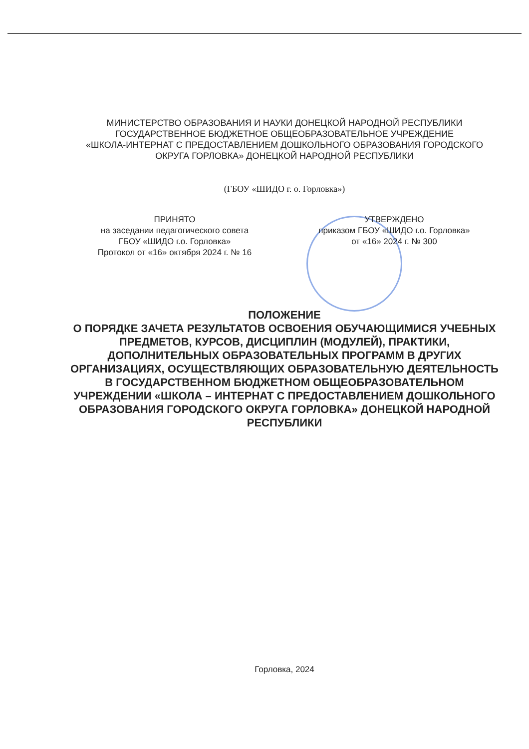МИНИСТЕРСТВО ОБРАЗОВАНИЯ И НАУКИ ДОНЕЦКОЙ НАРОДНОЙ РЕСПУБЛИКИ
ГОСУДАРСТВЕННОЕ БЮДЖЕТНОЕ ОБЩЕОБРАЗОВАТЕЛЬНОЕ УЧРЕЖДЕНИЕ
«ШКОЛА-ИНТЕРНАТ С ПРЕДОСТАВЛЕНИЕМ ДОШКОЛЬНОГО ОБРАЗОВАНИЯ ГОРОДСКОГО ОКРУГА ГОРЛОВКА» ДОНЕЦКОЙ НАРОДНОЙ РЕСПУБЛИКИ
(ГБОУ «ШИДО г. о. Горловка»)
ПРИНЯТО
на заседании педагогического совета
ГБОУ «ШИДО г.о. Горловка»
Протокол от «16» октября 2024 г. № 16
УТВЕРЖДЕНО
приказом ГБОУ «ШИДО г.о. Горловка»
от «16» 2024 г. № 300
ПОЛОЖЕНИЕ
О ПОРЯДКЕ ЗАЧЕТА РЕЗУЛЬТАТОВ ОСВОЕНИЯ ОБУЧАЮЩИМИСЯ УЧЕБНЫХ ПРЕДМЕТОВ, КУРСОВ, ДИСЦИПЛИН (МОДУЛЕЙ), ПРАКТИКИ, ДОПОЛНИТЕЛЬНЫХ ОБРАЗОВАТЕЛЬНЫХ ПРОГРАММ В ДРУГИХ ОРГАНИЗАЦИЯХ, ОСУЩЕСТВЛЯЮЩИХ ОБРАЗОВАТЕЛЬНУЮ ДЕЯТЕЛЬНОСТЬ В ГОСУДАРСТВЕННОМ БЮДЖЕТНОМ ОБЩЕОБРАЗОВАТЕЛЬНОМ УЧРЕЖДЕНИИ «ШКОЛА – ИНТЕРНАТ С ПРЕДОСТАВЛЕНИЕМ ДОШКОЛЬНОГО ОБРАЗОВАНИЯ ГОРОДСКОГО ОКРУГА ГОРЛОВКА» ДОНЕЦКОЙ НАРОДНОЙ РЕСПУБЛИКИ
Горловка, 2024